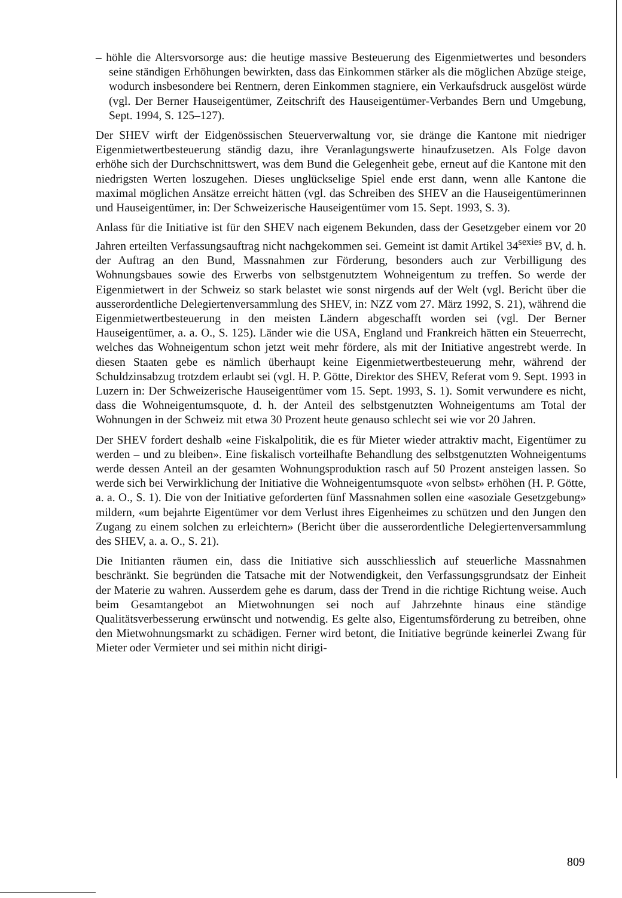– höhle die Altersvorsorge aus: die heutige massive Besteuerung des Eigenmietwertes und besonders seine ständigen Erhöhungen bewirkten, dass das Einkommen stärker als die möglichen Abzüge steige, wodurch insbesondere bei Rentnern, deren Einkommen stagniere, ein Verkaufsdruck ausgelöst würde (vgl. Der Berner Hauseigentümer, Zeitschrift des Hauseigentümer-Verbandes Bern und Umgebung, Sept. 1994, S. 125–127).
Der SHEV wirft der Eidgenössischen Steuerverwaltung vor, sie dränge die Kantone mit niedriger Eigenmietwertbesteuerung ständig dazu, ihre Veranlagungswerte hinaufzusetzen. Als Folge davon erhöhe sich der Durchschnittswert, was dem Bund die Gelegenheit gebe, erneut auf die Kantone mit den niedrigsten Werten loszugehen. Dieses unglückselige Spiel ende erst dann, wenn alle Kantone die maximal möglichen Ansätze erreicht hätten (vgl. das Schreiben des SHEV an die Hauseigentümerinnen und Hauseigentümer, in: Der Schweizerische Hauseigentümer vom 15. Sept. 1993, S. 3).
Anlass für die Initiative ist für den SHEV nach eigenem Bekunden, dass der Gesetzgeber einem vor 20 Jahren erteilten Verfassungsauftrag nicht nachgekommen sei. Gemeint ist damit Artikel 34<sup>sexies</sup> BV, d. h. der Auftrag an den Bund, Massnahmen zur Förderung, besonders auch zur Verbilligung des Wohnungsbaues sowie des Erwerbs von selbstgenutztem Wohneigentum zu treffen. So werde der Eigenmietwert in der Schweiz so stark belastet wie sonst nirgends auf der Welt (vgl. Bericht über die ausserordentliche Delegiertenversammlung des SHEV, in: NZZ vom 27. März 1992, S. 21), während die Eigenmietwertbesteuerung in den meisten Ländern abgeschafft worden sei (vgl. Der Berner Hauseigentümer, a. a. O., S. 125). Länder wie die USA, England und Frankreich hätten ein Steuerrecht, welches das Wohneigentum schon jetzt weit mehr fördere, als mit der Initiative angestrebt werde. In diesen Staaten gebe es nämlich überhaupt keine Eigenmietwertbesteuerung mehr, während der Schuldzinsabzug trotzdem erlaubt sei (vgl. H. P. Götte, Direktor des SHEV, Referat vom 9. Sept. 1993 in Luzern in: Der Schweizerische Hauseigentümer vom 15. Sept. 1993, S. 1). Somit verwundere es nicht, dass die Wohneigentumsquote, d. h. der Anteil des selbstgenutzten Wohneigentums am Total der Wohnungen in der Schweiz mit etwa 30 Prozent heute genauso schlecht sei wie vor 20 Jahren.
Der SHEV fordert deshalb «eine Fiskalpolitik, die es für Mieter wieder attraktiv macht, Eigentümer zu werden – und zu bleiben». Eine fiskalisch vorteilhafte Behandlung des selbstgenutzten Wohneigentums werde dessen Anteil an der gesamten Wohnungsproduktion rasch auf 50 Prozent ansteigen lassen. So werde sich bei Verwirklichung der Initiative die Wohneigentumsquote «von selbst» erhöhen (H. P. Götte, a. a. O., S. 1). Die von der Initiative geforderten fünf Massnahmen sollen eine «asoziale Gesetzgebung» mildern, «um bejahrte Eigentümer vor dem Verlust ihres Eigenheimes zu schützen und den Jungen den Zugang zu einem solchen zu erleichtern» (Bericht über die ausserordentliche Delegiertenversammlung des SHEV, a. a. O., S. 21).
Die Initianten räumen ein, dass die Initiative sich ausschliesslich auf steuerliche Massnahmen beschränkt. Sie begründen die Tatsache mit der Notwendigkeit, den Verfassungsgrundsatz der Einheit der Materie zu wahren. Ausserdem gehe es darum, dass der Trend in die richtige Richtung weise. Auch beim Gesamtangebot an Mietwohnungen sei noch auf Jahrzehnte hinaus eine ständige Qualitätsverbesserung erwünscht und notwendig. Es gelte also, Eigentumsförderung zu betreiben, ohne den Mietwohnungsmarkt zu schädigen. Ferner wird betont, die Initiative begründe keinerlei Zwang für Mieter oder Vermieter und sei mithin nicht dirigi-
809